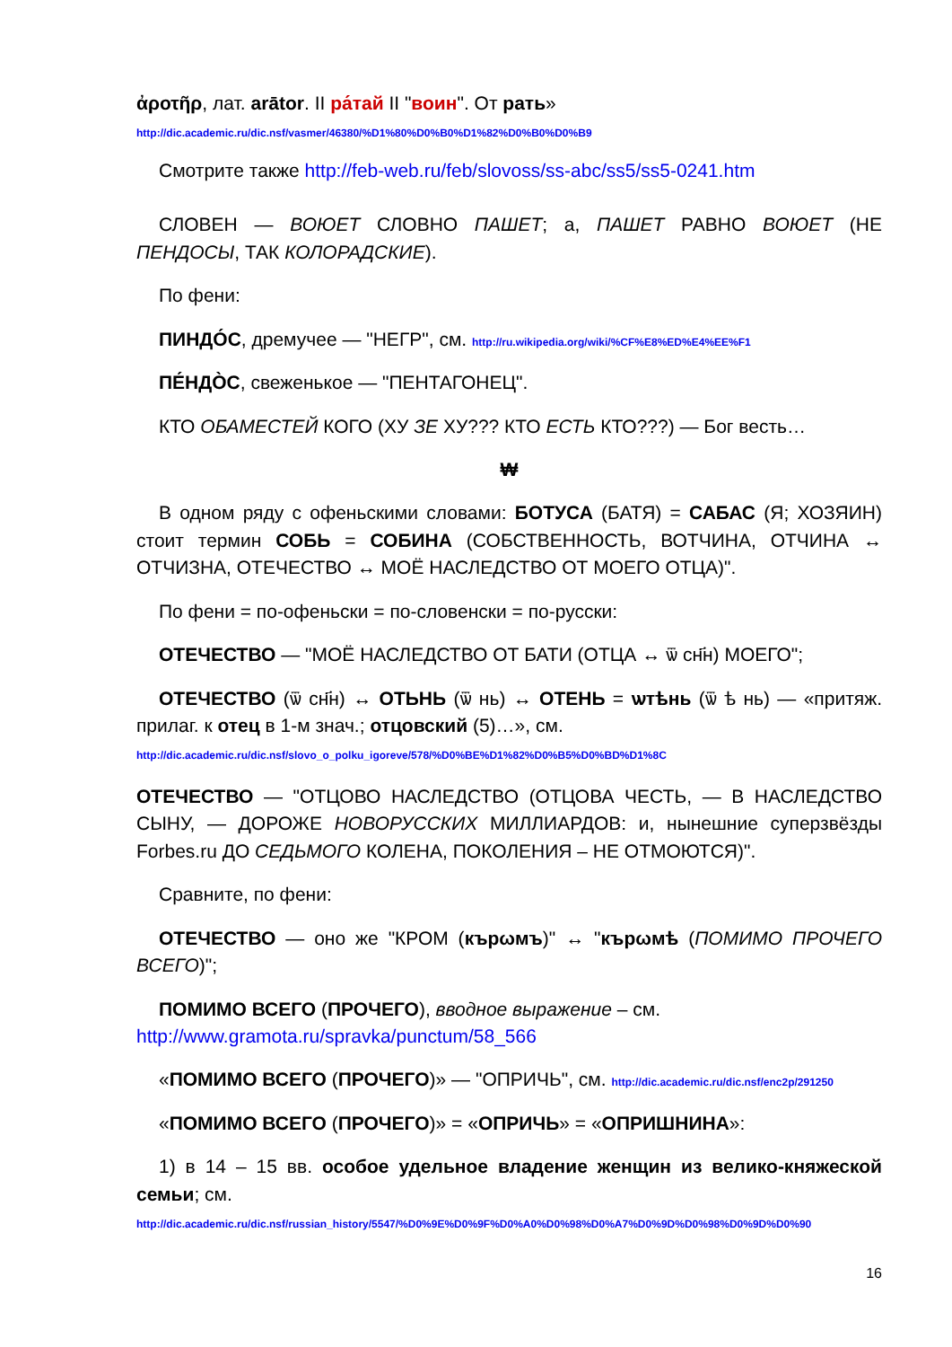ἀροτῆρ, лат. arātor. II ра́тай II "воин". От рать»
http://dic.academic.ru/dic.nsf/vasmer/46380/%D1%80%D0%B0%D1%82%D0%B0%D0%B9
Смотрите также http://feb-web.ru/feb/slovoss/ss-abc/ss5/ss5-0241.htm
СЛОВЕН — ВОЮЕТ СЛОВНО ПАШЕТ; а, ПАШЕТ РАВНО ВОЮЕТ (НЕ ПЕНДОСЫ, ТАК КОЛОРАДСКИЕ).
По фени:
ПИНДО́С, дремучее — "НЕГР", см. http://ru.wikipedia.org/wiki/%CF%E8%ED%E4%EE%F1
ПЕ́НДО̀С, свеженькое — "ПЕНТАГОНЕЦ".
КТО ОБАМЕСТЕЙ КОГО (ХУ ЗЕ ХУ??? КТО ЕСТЬ КТО???) — Бог весть…
₩
В одном ряду с офеньскими словами: БОТУСА (БАТЯ) = САБАС (Я; ХОЗЯИН) стоит термин СОБЬ = СОБИНА (СОБСТВЕННОСТЬ, ВОТЧИНА, ОТЧИНА ↔ ОТЧИЗНА, ОТЕЧЕСТВО ↔ МОЁ НАСЛЕДСТВО ОТ МОЕГО ОТЦА)".
По фени = по-офеньски = по-словенски = по-русски:
ОТЕЧЕСТВО — "МОЁ НАСЛЕДСТВО ОТ БАТИ (ОТЦА ↔ ѿ сн҃н) МОЕГО";
ОТЕЧЕСТВО (ѿ сн҃н) ↔ ОТЬНЬ (ѿ нь) ↔ ОТЕНЬ = ѡтѣнь (ѿ ѣ нь) — «притяж. прилаг. к отец в 1-м знач.; отцовский (5)…», см.
http://dic.academic.ru/dic.nsf/slovo_o_polku_igoreve/578/%D0%BE%D1%82%D0%B5%D0%BD%D1%8C
ОТЕЧЕСТВО — "ОТЦОВО НАСЛЕДСТВО (ОТЦОВА ЧЕСТЬ, — В НАСЛЕДСТВО СЫНУ, — ДОРОЖЕ НОВОРУССКИХ МИЛЛИАРДОВ: и, нынешние суперзвёзды Forbes.ru ДО СЕДЬМОГО КОЛЕНА, ПОКОЛЕНИЯ – НЕ ОТМОЮТСЯ)".
Сравните, по фени:
ОТЕЧЕСТВО — оно же "КРОМ (кърωмъ)" ↔ "кърωмѣ (ПОМИМО ПРОЧЕГО ВСЕГО)";
ПОМИМО ВСЕГО (ПРОЧЕГО), вводное выражение – см.
http://www.gramota.ru/spravka/punctum/58_566
«ПОМИМО ВСЕГО (ПРОЧЕГО)» — "ОПРИЧЬ", см. http://dic.academic.ru/dic.nsf/enc2p/291250
«ПОМИМО ВСЕГО (ПРОЧЕГО)» = «ОПРИЧЬ» = «ОПРИШНИНА»:
1) в 14 – 15 вв. особое удельное владение женщин из велико-княжеской семьи; см.
http://dic.academic.ru/dic.nsf/russian_history/5547/%D0%9E%D0%9F%D0%A0%D0%98%D0%A7%D0%9D%D0%98%D0%9D%D0%90
16